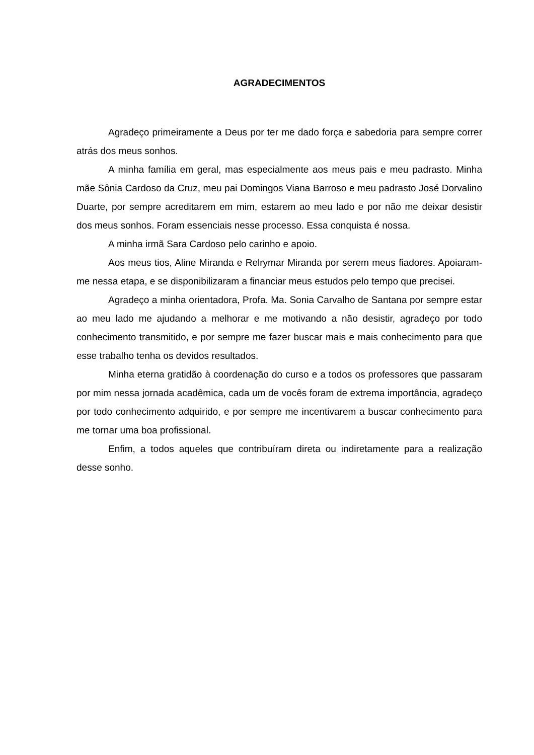AGRADECIMENTOS
Agradeço primeiramente a Deus por ter me dado força e sabedoria para sempre correr atrás dos meus sonhos.
A minha família em geral, mas especialmente aos meus pais e meu padrasto. Minha mãe Sônia Cardoso da Cruz, meu pai Domingos Viana Barroso e meu padrasto José Dorvalino Duarte, por sempre acreditarem em mim, estarem ao meu lado e por não me deixar desistir dos meus sonhos. Foram essenciais nesse processo. Essa conquista é nossa.
A minha irmã Sara Cardoso pelo carinho e apoio.
Aos meus tios, Aline Miranda e Relrymar Miranda por serem meus fiadores. Apoiaram-me nessa etapa, e se disponibilizaram a financiar meus estudos pelo tempo que precisei.
Agradeço a minha orientadora, Profa. Ma. Sonia Carvalho de Santana por sempre estar ao meu lado me ajudando a melhorar e me motivando a não desistir, agradeço por todo conhecimento transmitido, e por sempre me fazer buscar mais e mais conhecimento para que esse trabalho tenha os devidos resultados.
Minha eterna gratidão à coordenação do curso e a todos os professores que passaram por mim nessa jornada acadêmica, cada um de vocês foram de extrema importância, agradeço por todo conhecimento adquirido, e por sempre me incentivarem a buscar conhecimento para me tornar uma boa profissional.
Enfim, a todos aqueles que contribuíram direta ou indiretamente para a realização desse sonho.